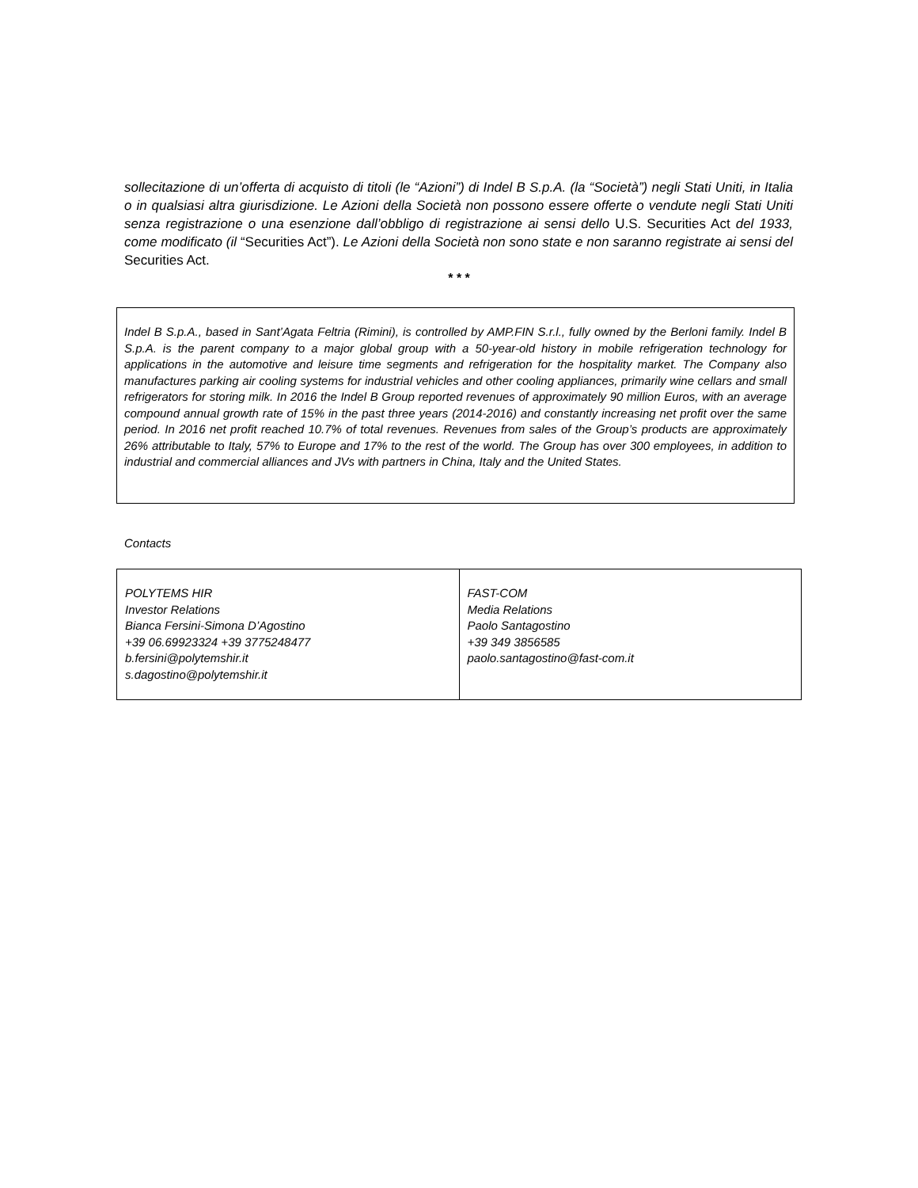sollecitazione di un’offerta di acquisto di titoli (le “Azioni”) di Indel B S.p.A. (la “Società”) negli Stati Uniti, in Italia o in qualsiasi altra giurisdizione. Le Azioni della Società non possono essere offerte o vendute negli Stati Uniti senza registrazione o una esenzione dall’obbligo di registrazione ai sensi dello U.S. Securities Act del 1933, come modificato (il “Securities Act”). Le Azioni della Società non sono state e non saranno registrate ai sensi del Securities Act.
* * *
Indel B S.p.A., based in Sant’Agata Feltria (Rimini), is controlled by AMP.FIN S.r.l., fully owned by the Berloni family. Indel B S.p.A. is the parent company to a major global group with a 50-year-old history in mobile refrigeration technology for applications in the automotive and leisure time segments and refrigeration for the hospitality market. The Company also manufactures parking air cooling systems for industrial vehicles and other cooling appliances, primarily wine cellars and small refrigerators for storing milk. In 2016 the Indel B Group reported revenues of approximately 90 million Euros, with an average compound annual growth rate of 15% in the past three years (2014-2016) and constantly increasing net profit over the same period. In 2016 net profit reached 10.7% of total revenues. Revenues from sales of the Group’s products are approximately 26% attributable to Italy, 57% to Europe and 17% to the rest of the world. The Group has over 300 employees, in addition to industrial and commercial alliances and JVs with partners in China, Italy and the United States.
Contacts
| POLYTEMS HIR Investor Relations Bianca Fersini-Simona D’Agostino +39 06.69923324 +39 3775248477 b.fersini@polytemshir.it s.dagostino@polytemshir.it | FAST-COM Media Relations Paolo Santagostino +39 349 3856585 paolo.santagostino@fast-com.it |